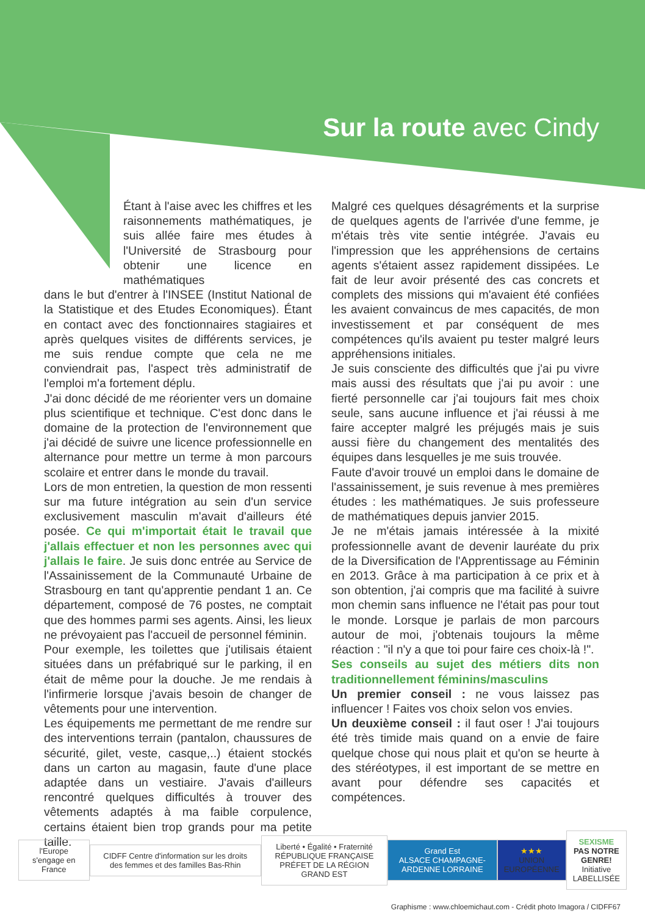Sur la route avec Cindy
Étant à l'aise avec les chiffres et les raisonnements mathématiques, je suis allée faire mes études à l'Université de Strasbourg pour obtenir une licence en mathématiques
dans le but d'entrer à l'INSEE (Institut National de la Statistique et des Etudes Economiques). Étant en contact avec des fonctionnaires stagiaires et après quelques visites de différents services, je me suis rendue compte que cela ne me conviendrait pas, l'aspect très administratif de l'emploi m'a fortement déplu.
J'ai donc décidé de me réorienter vers un domaine plus scientifique et technique. C'est donc dans le domaine de la protection de l'environnement que j'ai décidé de suivre une licence professionnelle en alternance pour mettre un terme à mon parcours scolaire et entrer dans le monde du travail.
Lors de mon entretien, la question de mon ressenti sur ma future intégration au sein d'un service exclusivement masculin m'avait d'ailleurs été posée. Ce qui m'importait était le travail que j'allais effectuer et non les personnes avec qui j'allais le faire. Je suis donc entrée au Service de l'Assainissement de la Communauté Urbaine de Strasbourg en tant qu'apprentie pendant 1 an. Ce département, composé de 76 postes, ne comptait que des hommes parmi ses agents. Ainsi, les lieux ne prévoyaient pas l'accueil de personnel féminin.
Pour exemple, les toilettes que j'utilisais étaient situées dans un préfabriqué sur le parking, il en était de même pour la douche. Je me rendais à l'infirmerie lorsque j'avais besoin de changer de vêtements pour une intervention.
Les équipements me permettant de me rendre sur des interventions terrain (pantalon, chaussures de sécurité, gilet, veste, casque,..) étaient stockés dans un carton au magasin, faute d'une place adaptée dans un vestiaire. J'avais d'ailleurs rencontré quelques difficultés à trouver des vêtements adaptés à ma faible corpulence, certains étaient bien trop grands pour ma petite taille.
Malgré ces quelques désagréments et la surprise de quelques agents de l'arrivée d'une femme, je m'étais très vite sentie intégrée. J'avais eu l'impression que les appréhensions de certains agents s'étaient assez rapidement dissipées. Le fait de leur avoir présenté des cas concrets et complets des missions qui m'avaient été confiées les avaient convaincus de mes capacités, de mon investissement et par conséquent de mes compétences qu'ils avaient pu tester malgré leurs appréhensions initiales.
Je suis consciente des difficultés que j'ai pu vivre mais aussi des résultats que j'ai pu avoir : une fierté personnelle car j'ai toujours fait mes choix seule, sans aucune influence et j'ai réussi à me faire accepter malgré les préjugés mais je suis aussi fière du changement des mentalités des équipes dans lesquelles je me suis trouvée.
Faute d'avoir trouvé un emploi dans le domaine de l'assainissement, je suis revenue à mes premières études : les mathématiques. Je suis professeure de mathématiques depuis janvier 2015.
Je ne m'étais jamais intéressée à la mixité professionnelle avant de devenir lauréate du prix de la Diversification de l'Apprentissage au Féminin en 2013. Grâce à ma participation à ce prix et à son obtention, j'ai compris que ma facilité à suivre mon chemin sans influence ne l'était pas pour tout le monde. Lorsque je parlais de mon parcours autour de moi, j'obtenais toujours la même réaction : "il n'y a que toi pour faire ces choix-là !".
Ses conseils au sujet des métiers dits non traditionnellement féminins/masculins
Un premier conseil : ne vous laissez pas influencer ! Faites vos choix selon vos envies.
Un deuxième conseil : il faut oser ! J'ai toujours été très timide mais quand on a envie de faire quelque chose qui nous plait et qu'on se heurte à des stéréotypes, il est important de se mettre en avant pour défendre ses capacités et compétences.
l'Europe s'engage en France
CIDFF Centre d'information sur les droits des femmes et des familles Bas-Rhin
Liberté • Égalité • Fraternité RÉPUBLIQUE FRANÇAISE
PRÉFET DE LA RÉGION GRAND EST
Grand Est
ALSACE CHAMPAGNE-ARDENNE LORRAINE
★★★
UNION EUROPÉENNE
SEXISME
PAS NOTRE GENRE!
Initiative LABELLISÉE
Graphisme : www.chloemichaut.com - Crédit photo Imagora / CIDFF67